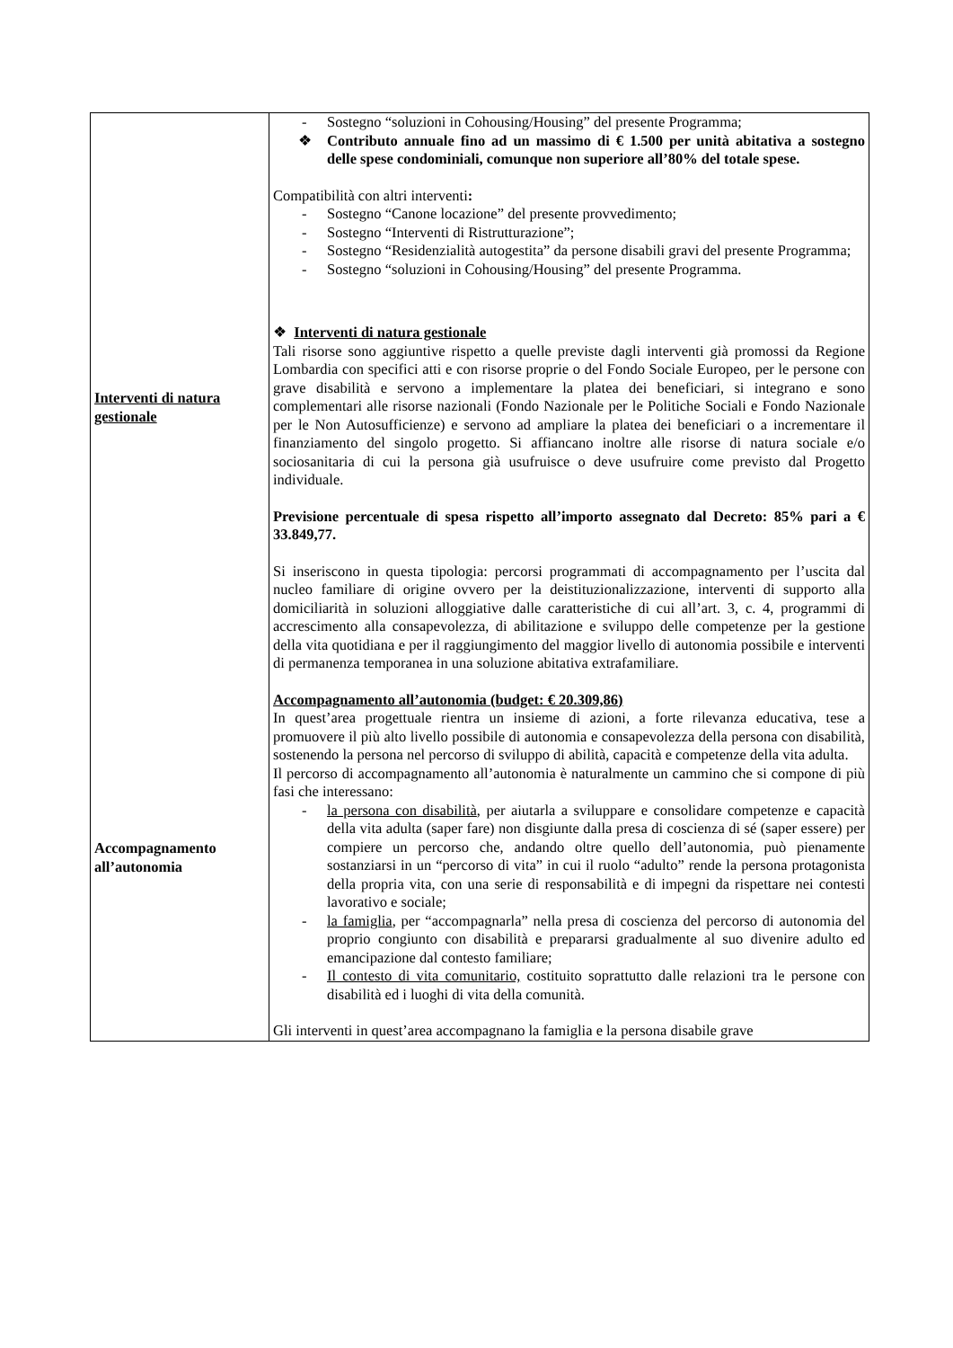| Interventi di natura gestionale Accompagnamento all’autonomia | - Sostegno “soluzioni in Cohousing/Housing” del presente Programma; ❖ Contributo annuale fino ad un massimo di € 1.500 per unità abitativa a sostegno delle spese condominiali, comunque non superiore all’80% del totale spese. Compatibilità con altri interventi : - Sostegno “Canone locazione” del presente provvedimento; - Sostegno “Interventi di Ristrutturazione”; - Sostegno “Residenzialità autogestita” da persone disabili gravi del presente Programma; - Sostegno “soluzioni in Cohousing/Housing” del presente Programma. ❖ Interventi di natura gestionale Tali risorse sono aggiuntive rispetto a quelle previste dagli interventi già promossi da Regione Lombardia con specifici atti e con risorse proprie o del Fondo Sociale Europeo, per le persone con grave disabilità e servono a implementare la platea dei beneficiari, si integrano e sono complementari alle risorse nazionali (Fondo Nazionale per le Politiche Sociali e Fondo Nazionale per le Non Autosufficienze) e servono ad ampliare la platea dei beneficiari o a incrementare il finanziamento del singolo progetto. Si affiancano inoltre alle risorse di natura sociale e/o sociosanitaria di cui la persona già usufruisce o deve usufruire come previsto dal Progetto individuale. Previsione percentuale di spesa rispetto all’importo assegnato dal Decreto: 85% pari a € 33.849,77. Si inseriscono in questa tipologia: percorsi programmati di accompagnamento per l’uscita dal nucleo familiare di origine ovvero per la deistituzionalizzazione, interventi di supporto alla domiciliarità in soluzioni alloggiative dalle caratteristiche di cui all’art. 3, c. 4, programmi di accrescimento alla consapevolezza, di abilitazione e sviluppo delle competenze per la gestione della vita quotidiana e per il raggiungimento del maggior livello di autonomia possibile e interventi di permanenza temporanea in una soluzione abitativa extrafamiliare. Accompagnamento all’autonomia (budget: € 20.309,86) In quest’area progettuale rientra un insieme di azioni, a forte rilevanza educativa, tese a promuovere il più alto livello possibile di autonomia e consapevolezza della persona con disabilità, sostenendo la persona nel percorso di sviluppo di abilità, capacità e competenze della vita adulta. Il percorso di accompagnamento all’autonomia è naturalmente un cammino che si compone di più fasi che interessano: - la persona con disabilità , per aiutarla a sviluppare e consolidare competenze e capacità della vita adulta (saper fare) non disgiunte dalla presa di coscienza di sé (saper essere) per compiere un percorso che, andando oltre quello dell’autonomia, può pienamente sostanziarsi in un “percorso di vita” in cui il ruolo “adulto” rende la persona protagonista della propria vita, con una serie di responsabilità e di impegni da rispettare nei contesti lavorativo e sociale; - la famiglia , per “accompagnarla” nella presa di coscienza del percorso di autonomia del proprio congiunto con disabilità e prepararsi gradualmente al suo divenire adulto ed emancipazione dal contesto familiare; - Il contesto di vita comunitario, costituito soprattutto dalle relazioni tra le persone con disabilità ed i luoghi di vita della comunità. Gli interventi in quest’area accompagnano la famiglia e la persona disabile grave |